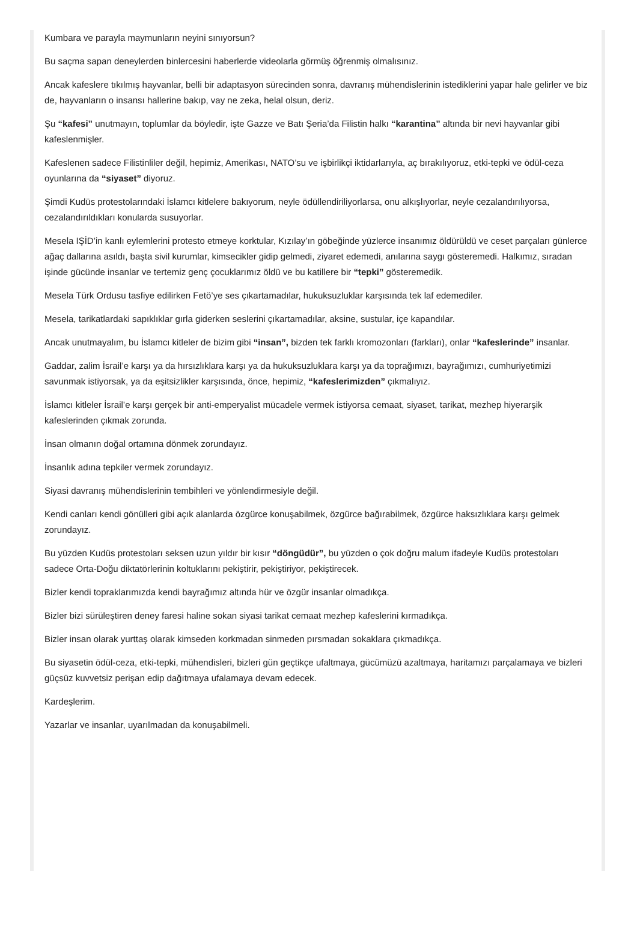Kumbara ve parayla maymunların neyini sınıyorsun?
Bu saçma sapan deneylerden binlercesini haberlerde videolarla görmüş öğrenmiş olmalısınız.
Ancak kafeslere tıkılmış hayvanlar, belli bir adaptasyon sürecinden sonra, davranış mühendislerinin istediklerini yapar hale gelirler ve biz de, hayvanların o insansı hallerine bakıp, vay ne zeka, helal olsun, deriz.
Şu “kafesi” unutmayın, toplumlar da böyledir, işte Gazze ve Batı Şeria’da Filistin halkı “karantina” altında bir nevi hayvanlar gibi kafeslenmişler.
Kafeslenen sadece Filistinliler değil, hepimiz, Amerikası, NATO’su ve işbirlikçi iktidarlarıyla, aç bırakılıyoruz, etki-tepki ve ödül-ceza oyunlarına da “siyaset” diyoruz.
Şimdi Kudüs protestolarındaki İslamcı kitlelere bakıyorum, neyle ödüllendiriliyorlarsa, onu alkışlıyorlar, neyle cezalandırılıyorsa, cezalandırıldıkları konularda susuyorlar.
Mesela IŞİD’in kanlı eylemlerini protesto etmeye korktular, Kızılay’ın göbeğinde yüzlerce insanımız öldürüldü ve ceset parçaları günlerce ağaç dallarına asıldı, başta sivil kurumlar, kimsecikler gidip gelmedi, ziyaret edemedi, anılarına saygı gösteremedi. Halkımız, sıradan işinde gücünde insanlar ve tertemiz genç çocuklarımız öldü ve bu katillere bir “tepki” gösteremedik.
Mesela Türk Ordusu tasfiye edilirken Fetö’ye ses çıkartamadılar, hukuksuzluklar karşısında tek laf edemediler.
Mesela, tarikatlardaki sapıklıklar gırla giderken seslerini çıkartamadılar, aksine, sustular, içe kapandılar.
Ancak unutmayalım, bu İslamcı kitleler de bizim gibi “insan”, bizden tek farklı kromozonları (farkları), onlar “kafeslerinde” insanlar.
Gaddar, zalim İsrail’e karşı ya da hırsızlıklara karşı ya da hukuksuzluklara karşı ya da toprağımızı, bayrağımızı, cumhuriyetimizi savunmak istiyorsak, ya da eşitsizlikler karşısında, önce, hepimiz, “kafeslerimizden” çıkmalıyız.
İslamcı kitleler İsrail’e karşı gerçek bir anti-emperyalist mücadele vermek istiyorsa cemaat, siyaset, tarikat, mezhep hiyerarşik kafeslerinden çıkmak zorunda.
İnsan olmanın doğal ortamına dönmek zorundayız.
İnsanlık adına tepkiler vermek zorundayız.
Siyasi davranış mühendislerinin tembihleri ve yönlendirmesiyle değil.
Kendi canları kendi gönülleri gibi açık alanlarda özgürce konuşabilmek, özgürce bağırabilmek, özgürce haksızlıklara karşı gelmek zorundayız.
Bu yüzden Kudüs protestoları seksen uzun yıldır bir kısır “döngüdür”, bu yüzden o çok doğru malum ifadeyle Kudüs protestoları sadece Orta-Doğu diktatörlerinin koltuklarını pekiştirir, pekiştiriyor, pekiştirecek.
Bizler kendi topraklarımızda kendi bayrağımız altında hür ve özgür insanlar olmadıkça.
Bizler bizi sürüleştiren deney faresi haline sokan siyasi tarikat cemaat mezhep kafeslerini kırmadıkça.
Bizler insan olarak yurttaş olarak kimseden korkmadan sinmeden pırsmadan sokaklara çıkmadıkça.
Bu siyasetin ödül-ceza, etki-tepki, mühendisleri, bizleri gün geçtikçe ufaltmaya, gücümüzü azaltmaya, haritamızı parçalamaya ve bizleri güçsüz kuvvetsiz perişan edip dağıtmaya ufalamaya devam edecek.
Kardeşlerim.
Yazarlar ve insanlar, uyarılmadan da konuşabilmeli.